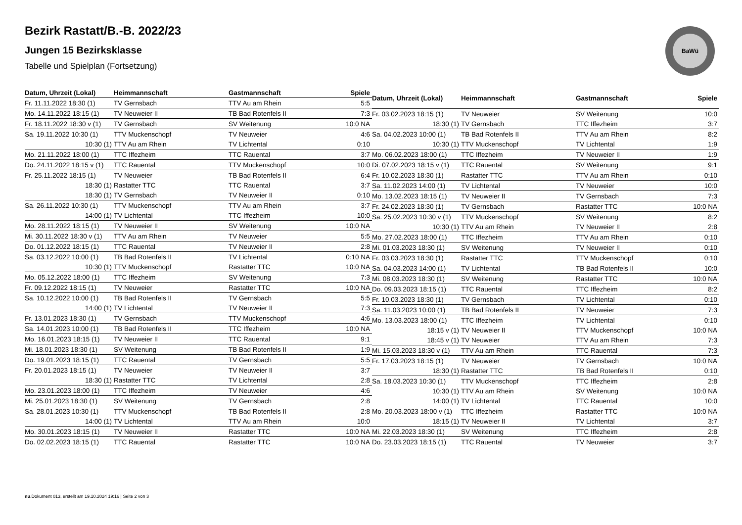Bezirk Rastatt/B.-B. 2022/23
Jungen 15 Bezirksklasse
Tabelle und Spielplan (Fortsetzung)
BaWü
| Datum, Uhrzeit (Lokal) | Heimmannschaft | Gastmannschaft | Spiele |
| --- | --- | --- | --- |
| Fr. 11.11.2022 18:30 (1) | TV Gernsbach | TTV Au am Rhein | 5:5 |
| Mo. 14.11.2022 18:15 (1) | TV Neuweier II | TB Bad Rotenfels II | 7:3 |
| Fr. 18.11.2022 18:30 v (1) | TV Gernsbach | SV Weitenung | 10:0 NA |
| Sa. 19.11.2022 10:30 (1) | TTV Muckenschopf | TV Neuweier | 4:6 |
| 10:30 (1) | TTV Au am Rhein | TV Lichtental | 0:10 |
| Mo. 21.11.2022 18:00 (1) | TTC Iffezheim | TTC Rauental | 3:7 |
| Do. 24.11.2022 18:15 v (1) | TTC Rauental | TTV Muckenschopf | 10:0 |
| Fr. 25.11.2022 18:15 (1) | TV Neuweier | TB Bad Rotenfels II | 6:4 |
| 18:30 (1) | Rastatter TTC | TTC Rauental | 3:7 |
| 18:30 (1) | TV Gernsbach | TV Neuweier II | 0:10 |
| Sa. 26.11.2022 10:30 (1) | TTV Muckenschopf | TTV Au am Rhein | 3:7 |
| 14:00 (1) | TV Lichtental | TTC Iffezheim | 10:0 |
| Mo. 28.11.2022 18:15 (1) | TV Neuweier II | SV Weitenung | 10:0 NA |
| Mi. 30.11.2022 18:30 v (1) | TTV Au am Rhein | TV Neuweier | 5:5 |
| Do. 01.12.2022 18:15 (1) | TTC Rauental | TV Neuweier II | 2:8 |
| Sa. 03.12.2022 10:00 (1) | TB Bad Rotenfels II | TV Lichtental | 0:10 NA |
| 10:30 (1) | TTV Muckenschopf | Rastatter TTC | 10:0 NA |
| Mo. 05.12.2022 18:00 (1) | TTC Iffezheim | SV Weitenung | 7:3 |
| Fr. 09.12.2022 18:15 (1) | TV Neuweier | Rastatter TTC | 10:0 NA |
| Sa. 10.12.2022 10:00 (1) | TB Bad Rotenfels II | TV Gernsbach | 5:5 |
| 14:00 (1) | TV Lichtental | TV Neuweier II | 7:3 |
| Fr. 13.01.2023 18:30 (1) | TV Gernsbach | TTV Muckenschopf | 4:6 |
| Sa. 14.01.2023 10:00 (1) | TB Bad Rotenfels II | TTC Iffezheim | 10:0 NA |
| Mo. 16.01.2023 18:15 (1) | TV Neuweier II | TTC Rauental | 9:1 |
| Mi. 18.01.2023 18:30 (1) | SV Weitenung | TB Bad Rotenfels II | 1:9 |
| Do. 19.01.2023 18:15 (1) | TTC Rauental | TV Gernsbach | 5:5 |
| Fr. 20.01.2023 18:15 (1) | TV Neuweier | TV Neuweier II | 3:7 |
| 18:30 (1) | Rastatter TTC | TV Lichtental | 2:8 |
| Mo. 23.01.2023 18:00 (1) | TTC Iffezheim | TV Neuweier | 4:6 |
| Mi. 25.01.2023 18:30 (1) | SV Weitenung | TV Gernsbach | 2:8 |
| Sa. 28.01.2023 10:30 (1) | TTV Muckenschopf | TB Bad Rotenfels II | 2:8 |
| 14:00 (1) | TV Lichtental | TTV Au am Rhein | 10:0 |
| Mo. 30.01.2023 18:15 (1) | TV Neuweier II | Rastatter TTC | 10:0 NA |
| Do. 02.02.2023 18:15 (1) | TTC Rauental | Rastatter TTC | 10:0 NA |
| Datum, Uhrzeit (Lokal) | Heimmannschaft | Gastmannschaft | Spiele |
| --- | --- | --- | --- |
| Fr. 03.02.2023 18:15 (1) | TV Neuweier | SV Weitenung | 10:0 |
| 18:30 (1) | TV Gernsbach | TTC Iffezheim | 3:7 |
| Sa. 04.02.2023 10:00 (1) | TB Bad Rotenfels II | TTV Au am Rhein | 8:2 |
| 10:30 (1) | TTV Muckenschopf | TV Lichtental | 1:9 |
| Mo. 06.02.2023 18:00 (1) | TTC Iffezheim | TV Neuweier II | 1:9 |
| Di. 07.02.2023 18:15 v (1) | TTC Rauental | SV Weitenung | 9:1 |
| Fr. 10.02.2023 18:30 (1) | Rastatter TTC | TTV Au am Rhein | 0:10 |
| Sa. 11.02.2023 14:00 (1) | TV Lichtental | TV Neuweier | 10:0 |
| Mo. 13.02.2023 18:15 (1) | TV Neuweier II | TV Gernsbach | 7:3 |
| Fr. 24.02.2023 18:30 (1) | TV Gernsbach | Rastatter TTC | 10:0 NA |
| Sa. 25.02.2023 10:30 v (1) | TTV Muckenschopf | SV Weitenung | 8:2 |
| 10:30 (1) | TTV Au am Rhein | TV Neuweier II | 2:8 |
| Mo. 27.02.2023 18:00 (1) | TTC Iffezheim | TTV Au am Rhein | 0:10 |
| Mi. 01.03.2023 18:30 (1) | SV Weitenung | TV Neuweier II | 0:10 |
| Fr. 03.03.2023 18:30 (1) | Rastatter TTC | TTV Muckenschopf | 0:10 |
| Sa. 04.03.2023 14:00 (1) | TV Lichtental | TB Bad Rotenfels II | 10:0 |
| Mi. 08.03.2023 18:30 (1) | SV Weitenung | Rastatter TTC | 10:0 NA |
| Do. 09.03.2023 18:15 (1) | TTC Rauental | TTC Iffezheim | 8:2 |
| Fr. 10.03.2023 18:30 (1) | TV Gernsbach | TV Lichtental | 0:10 |
| Sa. 11.03.2023 10:00 (1) | TB Bad Rotenfels II | TV Neuweier | 7:3 |
| Mo. 13.03.2023 18:00 (1) | TTC Iffezheim | TV Lichtental | 0:10 |
| 18:15 v (1) | TV Neuweier II | TTV Muckenschopf | 10:0 NA |
| 18:45 v (1) | TV Neuweier | TTV Au am Rhein | 7:3 |
| Mi. 15.03.2023 18:30 v (1) | TTV Au am Rhein | TTC Rauental | 7:3 |
| Fr. 17.03.2023 18:15 (1) | TV Neuweier | TV Gernsbach | 10:0 NA |
| 18:30 (1) | Rastatter TTC | TB Bad Rotenfels II | 0:10 |
| Sa. 18.03.2023 10:30 (1) | TTV Muckenschopf | TTC Iffezheim | 2:8 |
| 10:30 (1) | TTV Au am Rhein | SV Weitenung | 10:0 NA |
| 14:00 (1) | TV Lichtental | TTC Rauental | 10:0 |
| Mo. 20.03.2023 18:00 v (1) | TTC Iffezheim | Rastatter TTC | 10:0 NA |
| 18:15 (1) | TV Neuweier II | TV Lichtental | 3:7 |
| Mi. 22.03.2023 18:30 (1) | SV Weitenung | TTC Iffezheim | 2:8 |
| Do. 23.03.2023 18:15 (1) | TTC Rauental | TV Neuweier | 3:7 |
nu.Dokument 013, erstellt am 19.10.2024 19:16 | Seite 2 von 3